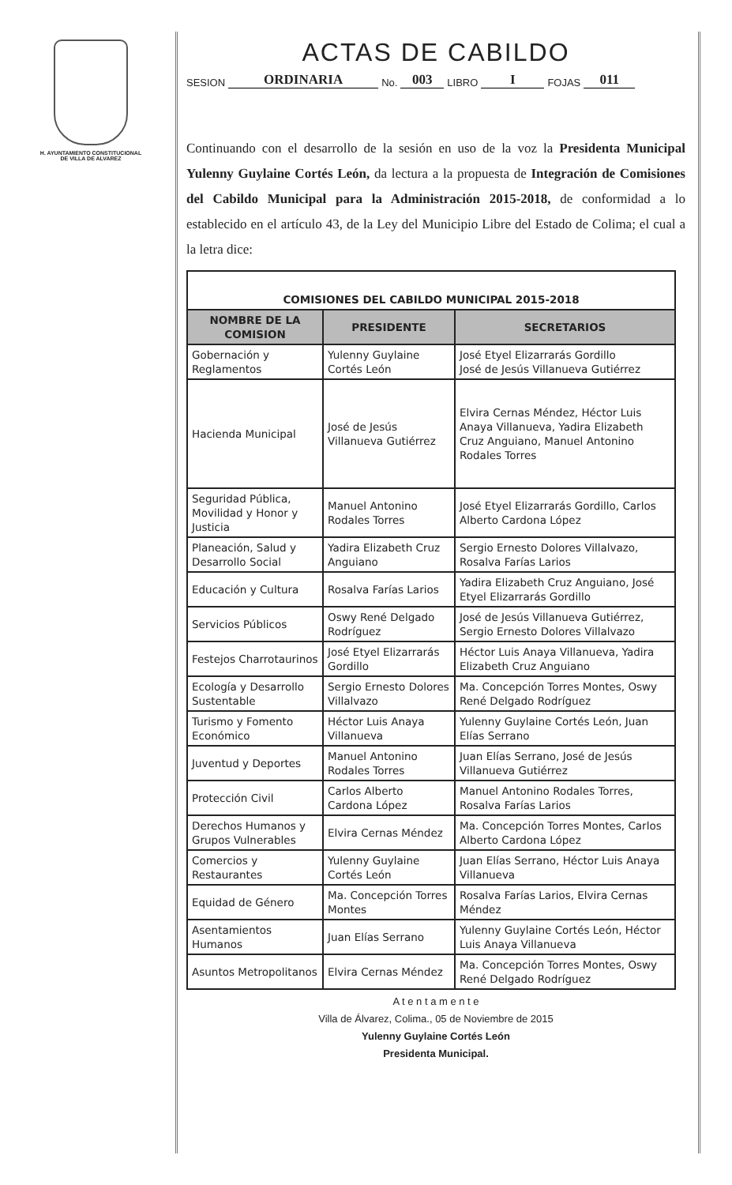H. AYUNTAMIENTO CONSTITUCIONAL
DE VILLA DE ALVAREZ
ACTAS DE CABILDO
SESION ORDINARIA No. 003 LIBRO I FOJAS 011
Continuando con el desarrollo de la sesión en uso de la voz la Presidenta Municipal Yulenny Guylaine Cortés León, da lectura a la propuesta de Integración de Comisiones del Cabildo Municipal para la Administración 2015-2018, de conformidad a lo establecido en el artículo 43, de la Ley del Municipio Libre del Estado de Colima; el cual a la letra dice:
| COMISIONES DEL CABILDO MUNICIPAL 2015-2018 | | |
| NOMBRE DE LA COMISION | PRESIDENTE | SECRETARIOS |
| Gobernación y Reglamentos | Yulenny Guylaine Cortés León | José Etyel Elizarrarás Gordillo José de Jesús Villanueva Gutiérrez |
| Hacienda Municipal | José de Jesús Villanueva Gutiérrez | Elvira Cernas Méndez, Héctor Luis Anaya Villanueva, Yadira Elizabeth Cruz Anguiano, Manuel Antonino Rodales Torres |
| Seguridad Pública, Movilidad y Honor y Justicia | Manuel Antonino Rodales Torres | José Etyel Elizarrarás Gordillo, Carlos Alberto Cardona López |
| Planeación, Salud y Desarrollo Social | Yadira Elizabeth Cruz Anguiano | Sergio Ernesto Dolores Villalvazo, Rosalva Farías Larios |
| Educación y Cultura | Rosalva Farías Larios | Yadira Elizabeth Cruz Anguiano, José Etyel Elizarrarás Gordillo |
| Servicios Públicos | Oswy René Delgado Rodríguez | José de Jesús Villanueva Gutiérrez, Sergio Ernesto Dolores Villalvazo |
| Festejos Charrotaurinos | José Etyel Elizarrarás Gordillo | Héctor Luis Anaya Villanueva, Yadira Elizabeth Cruz Anguiano |
| Ecología y Desarrollo Sustentable | Sergio Ernesto Dolores Villalvazo | Ma. Concepción Torres Montes, Oswy René Delgado Rodríguez |
| Turismo y Fomento Económico | Héctor Luis Anaya Villanueva | Yulenny Guylaine Cortés León, Juan Elías Serrano |
| Juventud y Deportes | Manuel Antonino Rodales Torres | Juan Elías Serrano, José de Jesús Villanueva Gutiérrez |
| Protección Civil | Carlos Alberto Cardona López | Manuel Antonino Rodales Torres, Rosalva Farías Larios |
| Derechos Humanos y Grupos Vulnerables | Elvira Cernas Méndez | Ma. Concepción Torres Montes, Carlos Alberto Cardona López |
| Comercios y Restaurantes | Yulenny Guylaine Cortés León | Juan Elías Serrano, Héctor Luis Anaya Villanueva |
| Equidad de Género | Ma. Concepción Torres Montes | Rosalva Farías Larios, Elvira Cernas Méndez |
| Asentamientos Humanos | Juan Elías Serrano | Yulenny Guylaine Cortés León, Héctor Luis Anaya Villanueva |
| Asuntos Metropolitanos | Elvira Cernas Méndez | Ma. Concepción Torres Montes, Oswy René Delgado Rodríguez |
A t e n t a m e n t e
Villa de Álvarez, Colima., 05 de Noviembre de 2015
Yulenny Guylaine Cortés León
Presidenta Municipal.